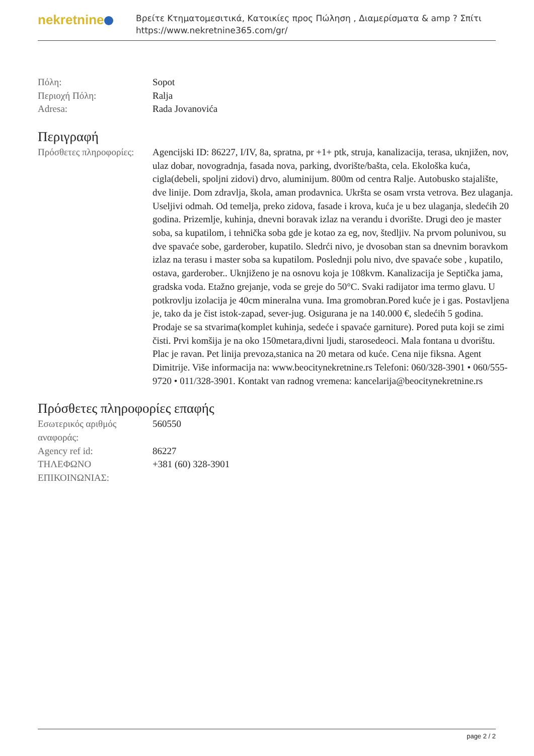nekretnine
Βρείτε Κτηματομεσιτικά, Κατοικίες προς Πώληση , Διαμερίσματα & amp ? Σπίτι
https://www.nekretnine365.com/gr/
| Πόλη: | Sopot |
| Περιοχή Πόλη: | Ralja |
| Adresa: | Rada Jovanovića |
Περιγραφή
| Πρόσθετες πληροφορίες: | Agencijski ID: 86227, I/IV, 8a, spratna, pr +1+ ptk, struja, kanalizacija, terasa, uknjižen, nov, ulaz dobar, novogradnja, fasada nova, parking, dvorište/bašta, cela. Ekološka kuća, cigla(debeli, spoljni zidovi) drvo, aluminijum. 800m od centra Ralje. Autobusko stajalište, dve linije. Dom zdravlja, škola, aman prodavnica. Ukršta se osam vrsta vetrova. Bez ulaganja. Useljivi odmah. Od temelja, preko zidova, fasade i krova, kuća je u bez ulaganja, sledećih 20 godina. Prizemlje, kuhinja, dnevni boravak izlaz na verandu i dvorište. Drugi deo je master soba, sa kupatilom, i tehnička soba gde je kotao za eg, nov, štedljiv. Na prvom polunivou, su dve spavaće sobe, garderober, kupatilo. Sledrći nivo, je dvosoban stan sa dnevnim boravkom izlaz na terasu i master soba sa kupatilom. Poslednji polu nivo, dve spavaće sobe , kupatilo, ostava, garderober.. Uknjiženo je na osnovu koja je 108kvm. Kanalizacija je Septička jama, gradska voda. Etažno grejanje, voda se greje do 50°C. Svaki radijator ima termo glavu. U potkrovlju izolacija je 40cm mineralna vuna. Ima gromobran.Pored kuće je i gas. Postavljena je, tako da je čist istok-zapad, sever-jug. Osigurana je na 140.000 €, sledećih 5 godina. Prodaje se sa stvarima(komplet kuhinja, sedeće i spavaće garniture). Pored puta koji se zimi čisti. Prvi komšija je na oko 150metara,divni ljudi, starosedeoci. Mala fontana u dvorištu. Plac je ravan. Pet linija prevoza,stanica na 20 metara od kuće. Cena nije fiksna. Agent Dimitrije. Više informacija na: www.beocitynekretnine.rs Telefoni: 060/328-3901 • 060/555-9720 • 011/328-3901. Kontakt van radnog vremena: kancelarija@beocitynekretnine.rs |
Πρόσθετες πληροφορίες επαφής
| Εσωτερικός αριθμός αναφοράς: | 560550 |
| Agency ref id: | 86227 |
| ΤΗΛΕΦΩΝΟ ΕΠΙΚΟΙΝΩΝΙΑΣ: | +381 (60) 328-3901 |
page 2 / 2